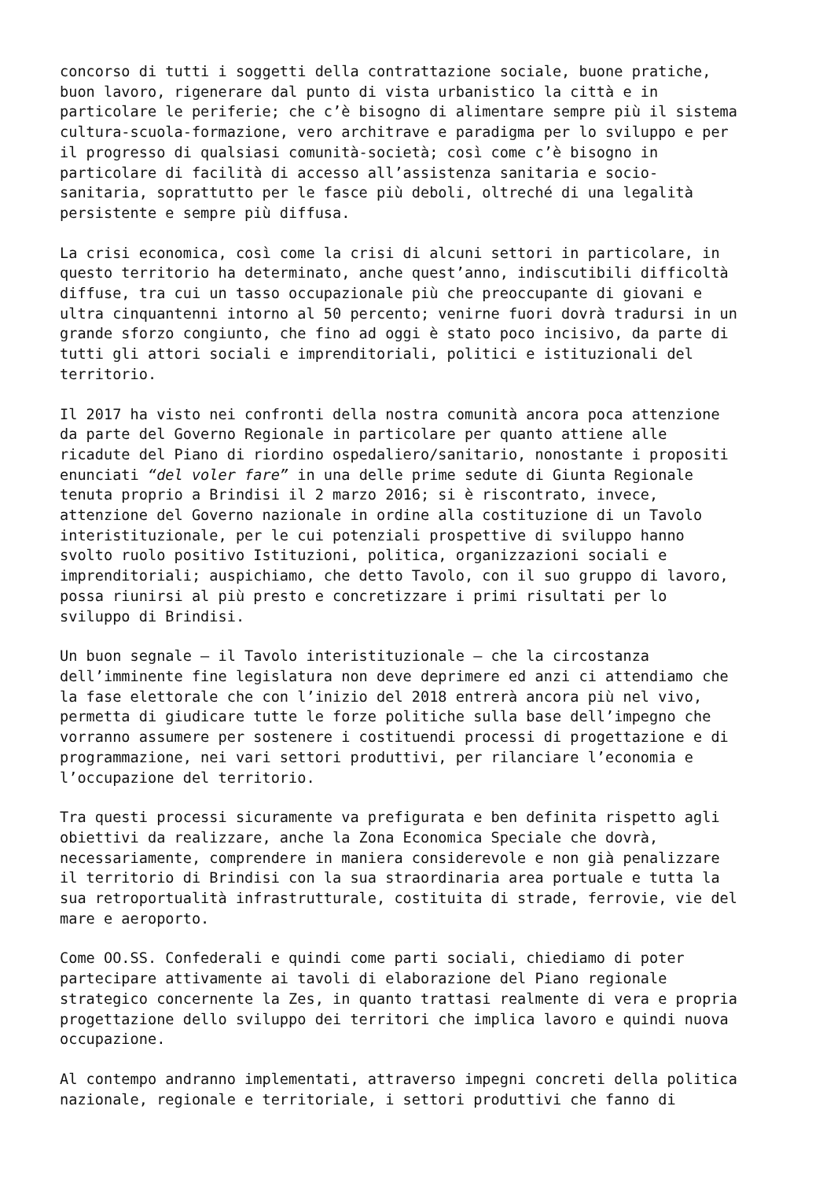concorso di tutti i soggetti della contrattazione sociale, buone pratiche, buon lavoro, rigenerare dal punto di vista urbanistico la città e in particolare le periferie; che c’è bisogno di alimentare sempre più il sistema cultura-scuola-formazione, vero architrave e paradigma per lo sviluppo e per il progresso di qualsiasi comunità-società; così come c’è bisogno in particolare di facilità di accesso all’assistenza sanitaria e socio- sanitaria, soprattutto per le fasce più deboli, oltreché di una legalità persistente e sempre più diffusa.
La crisi economica, così come la crisi di alcuni settori in particolare, in questo territorio ha determinato, anche quest’anno, indiscutibili difficoltà diffuse, tra cui un tasso occupazionale più che preoccupante di giovani e ultra cinquantenni intorno al 50 percento; venirne fuori dovrà tradursi in un grande sforzo congiunto, che fino ad oggi è stato poco incisivo, da parte di tutti gli attori sociali e imprenditoriali, politici e istituzionali del territorio.
Il 2017 ha visto nei confronti della nostra comunità ancora poca attenzione da parte del Governo Regionale in particolare per quanto attiene alle ricadute del Piano di riordino ospedaliero/sanitario, nonostante i propositi enunciati “del voler fare” in una delle prime sedute di Giunta Regionale tenuta proprio a Brindisi il 2 marzo 2016; si è riscontrato, invece, attenzione del Governo nazionale in ordine alla costituzione di un Tavolo interistituzionale, per le cui potenziali prospettive di sviluppo hanno svolto ruolo positivo Istituzioni, politica, organizzazioni sociali e imprenditoriali; auspichiamo, che detto Tavolo, con il suo gruppo di lavoro, possa riunirsi al più presto e concretizzare i primi risultati per lo sviluppo di Brindisi.
Un buon segnale – il Tavolo interistituzionale – che la circostanza dell’imminente fine legislatura non deve deprimere ed anzi ci attendiamo che la fase elettorale che con l’inizio del 2018 entrerà ancora più nel vivo, permetta di giudicare tutte le forze politiche sulla base dell’impegno che vorranno assumere per sostenere i costituendi processi di progettazione e di programmazione, nei vari settori produttivi, per rilanciare l’economia e l’occupazione del territorio.
Tra questi processi sicuramente va prefigurata e ben definita rispetto agli obiettivi da realizzare, anche la Zona Economica Speciale che dovrà, necessariamente, comprendere in maniera considerevole e non già penalizzare il territorio di Brindisi con la sua straordinaria area portuale e tutta la sua retroportualità infrastrutturale, costituita di strade, ferrovie, vie del mare e aeroporto.
Come OO.SS. Confederali e quindi come parti sociali, chiediamo di poter partecipare attivamente ai tavoli di elaborazione del Piano regionale strategico concernente la Zes, in quanto trattasi realmente di vera e propria progettazione dello sviluppo dei territori che implica lavoro e quindi nuova occupazione.
Al contempo andranno implementati, attraverso impegni concreti della politica nazionale, regionale e territoriale, i settori produttivi che fanno di